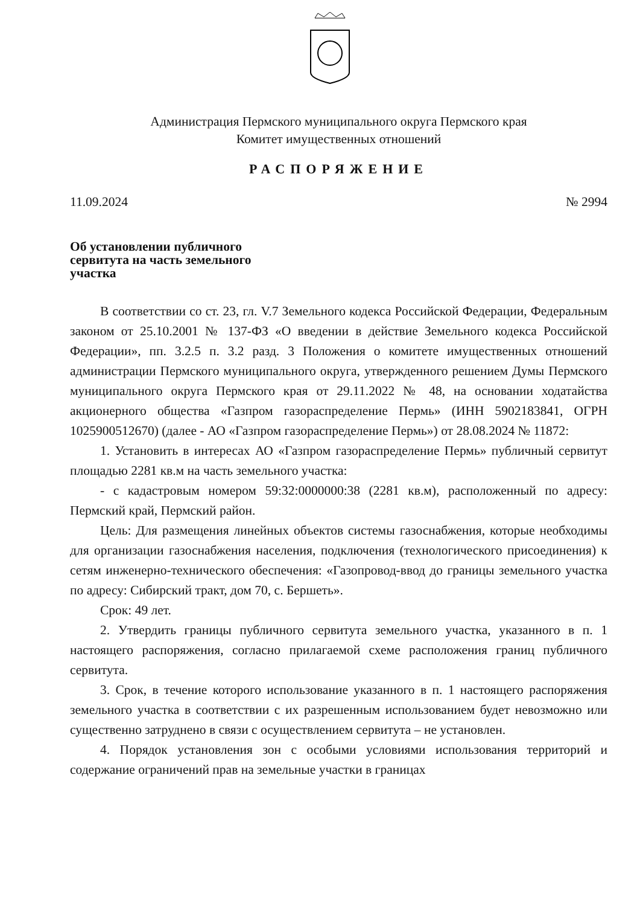Администрация Пермского муниципального округа Пермского края
Комитет имущественных отношений
РАСПОРЯЖЕНИЕ
11.09.2024 № 2994
Об установлении публичного сервитута на часть земельного участка
В соответствии со ст. 23, гл. V.7 Земельного кодекса Российской Федерации, Федеральным законом от 25.10.2001 № 137-ФЗ «О введении в действие Земельного кодекса Российской Федерации», пп. 3.2.5 п. 3.2 разд. 3 Положения о комитете имущественных отношений администрации Пермского муниципального округа, утвержденного решением Думы Пермского муниципального округа Пермского края от 29.11.2022 № 48, на основании ходатайства акционерного общества «Газпром газораспределение Пермь» (ИНН 5902183841, ОГРН 1025900512670) (далее - АО «Газпром газораспределение Пермь») от 28.08.2024 № 11872:
1. Установить в интересах АО «Газпром газораспределение Пермь» публичный сервитут площадью 2281 кв.м на часть земельного участка:
- с кадастровым номером 59:32:0000000:38 (2281 кв.м), расположенный по адресу: Пермский край, Пермский район.
Цель: Для размещения линейных объектов системы газоснабжения, которые необходимы для организации газоснабжения населения, подключения (технологического присоединения) к сетям инженерно-технического обеспечения: «Газопровод-ввод до границы земельного участка по адресу: Сибирский тракт, дом 70, с. Бершеть».
Срок: 49 лет.
2. Утвердить границы публичного сервитута земельного участка, указанного в п. 1 настоящего распоряжения, согласно прилагаемой схеме расположения границ публичного сервитута.
3. Срок, в течение которого использование указанного в п. 1 настоящего распоряжения земельного участка в соответствии с их разрешенным использованием будет невозможно или существенно затруднено в связи с осуществлением сервитута – не установлен.
4. Порядок установления зон с особыми условиями использования территорий и содержание ограничений прав на земельные участки в границах